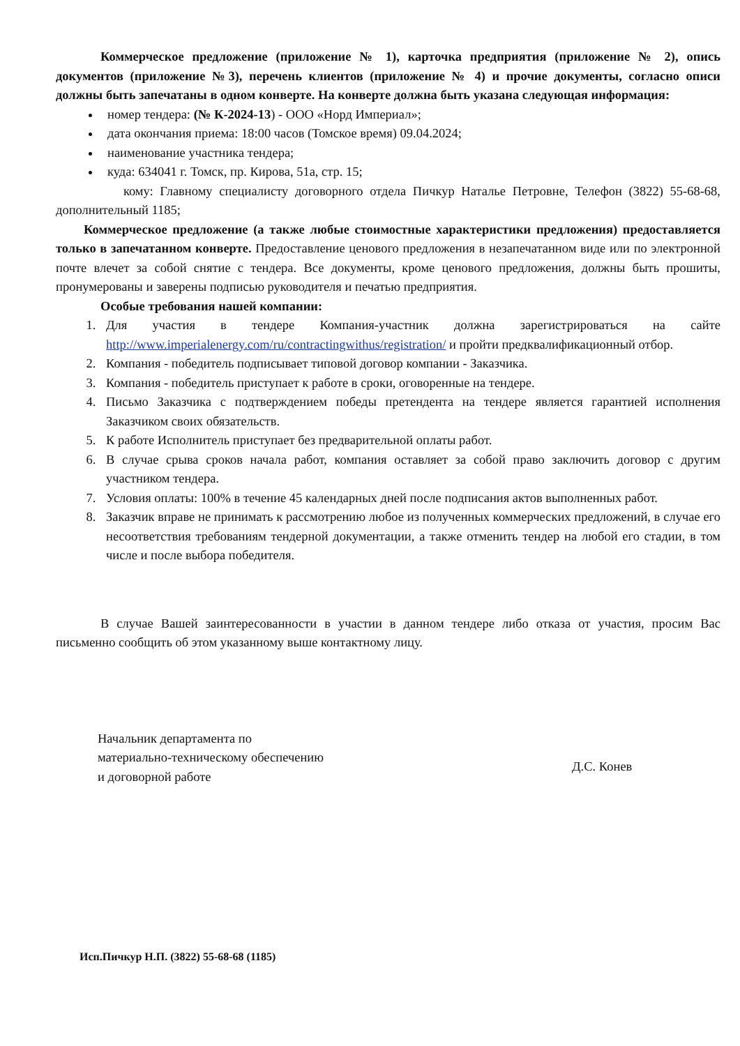Коммерческое предложение (приложение № 1), карточка предприятия (приложение № 2), опись документов (приложение №3), перечень клиентов (приложение № 4) и прочие документы, согласно описи должны быть запечатаны в одном конверте. На конверте должна быть указана следующая информация:
номер тендера: (№ К-2024-13) - ООО «Норд Империал»;
дата окончания приема: 18:00 часов (Томское время) 09.04.2024;
наименование участника тендера;
куда: 634041 г. Томск, пр. Кирова, 51а, стр. 15;
кому: Главному специалисту договорного отдела Пичкур Наталье Петровне, Телефон (3822) 55-68-68, дополнительный 1185;
Коммерческое предложение (а также любые стоимостные характеристики предложения) предоставляется только в запечатанном конверте. Предоставление ценового предложения в незапечатанном виде или по электронной почте влечет за собой снятие с тендера. Все документы, кроме ценового предложения, должны быть прошиты, пронумерованы и заверены подписью руководителя и печатью предприятия.
Особые требования нашей компании:
1. Для участия в тендере Компания-участник должна зарегистрироваться на сайте http://www.imperialenergy.com/ru/contractingwithus/registration/ и пройти предквалификационный отбор.
2. Компания - победитель подписывает типовой договор компании - Заказчика.
3. Компания - победитель приступает к работе в сроки, оговоренные на тендере.
4. Письмо Заказчика с подтверждением победы претендента на тендере является гарантией исполнения Заказчиком своих обязательств.
5. К работе Исполнитель приступает без предварительной оплаты работ.
6. В случае срыва сроков начала работ, компания оставляет за собой право заключить договор с другим участником тендера.
7. Условия оплаты: 100% в течение 45 календарных дней после подписания актов выполненных работ.
8. Заказчик вправе не принимать к рассмотрению любое из полученных коммерческих предложений, в случае его несоответствия требованиям тендерной документации, а также отменить тендер на любой его стадии, в том числе и после выбора победителя.
В случае Вашей заинтересованности в участии в данном тендере либо отказа от участия, просим Вас письменно сообщить об этом указанному выше контактному лицу.
Начальник департамента по
материально-техническому обеспечению
и договорной работе
Д.С. Конев
Исп.Пичкур Н.П. (3822) 55-68-68 (1185)